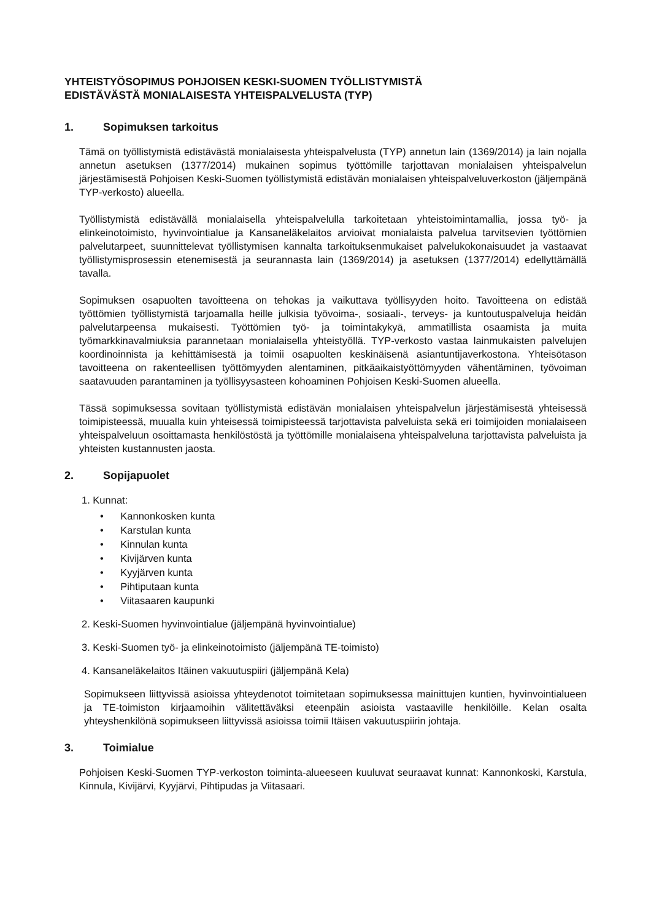YHTEISTYÖSOPIMUS POHJOISEN KESKI-SUOMEN TYÖLLISTYMISTÄ
EDISTÄVÄSTÄ MONIALAISESTA YHTEISPALVELUSTA (TYP)
1. Sopimuksen tarkoitus
Tämä on työllistymistä edistävästä monialaisesta yhteispalvelusta (TYP) annetun lain (1369/2014) ja lain nojalla annetun asetuksen (1377/2014) mukainen sopimus työttömille tarjottavan monialaisen yhteispalvelun järjestämisestä Pohjoisen Keski-Suomen työllistymistä edistävän monialaisen yhteispalveluverkoston (jäljempänä TYP-verkosto) alueella.
Työllistymistä edistävällä monialaisella yhteispalvelulla tarkoitetaan yhteistoimintamallia, jossa työ- ja elinkeinotoimisto, hyvinvointialue ja Kansaneläkelaitos arvioivat monialaista palvelua tarvitsevien työttömien palvelutarpeet, suunnittelevat työllistymisen kannalta tarkoituksenmukaiset palvelukokonaisuudet ja vastaavat työllistymisprosessin etenemisestä ja seurannasta lain (1369/2014) ja asetuksen (1377/2014) edellyttämällä tavalla.
Sopimuksen osapuolten tavoitteena on tehokas ja vaikuttava työllisyyden hoito. Tavoitteena on edistää työttömien työllistymistä tarjoamalla heille julkisia työvoima-, sosiaali-, terveys- ja kuntoutuspalveluja heidän palvelutarpeensa mukaisesti. Työttömien työ- ja toimintakykyä, ammatillista osaamista ja muita työmarkkinavalmiuksia parannetaan monialaisella yhteistyöllä. TYP-verkosto vastaa lainmukaisten palvelujen koordinoinnista ja kehittämisestä ja toimii osapuolten keskinäisenä asiantuntijaverkostona. Yhteisötason tavoitteena on rakenteellisen työttömyyden alentaminen, pitkäaikaistyöttömyyden vähentäminen, työvoiman saatavuuden parantaminen ja työllisyysasteen kohoaminen Pohjoisen Keski-Suomen alueella.
Tässä sopimuksessa sovitaan työllistymistä edistävän monialaisen yhteispalvelun järjestämisestä yhteisessä toimipisteessä, muualla kuin yhteisessä toimipisteessä tarjottavista palveluista sekä eri toimijoiden monialaiseen yhteispalveluun osoittamasta henkilöstöstä ja työttömille monialaisena yhteispalveluna tarjottavista palveluista ja yhteisten kustannusten jaosta.
2. Sopijapuolet
1. Kunnat:
• Kannonkosken kunta
• Karstulan kunta
• Kinnulan kunta
• Kivijärven kunta
• Kyyjärven kunta
• Pihtiputaan kunta
• Viitasaaren kaupunki
2. Keski-Suomen hyvinvointialue (jäljempänä hyvinvointialue)
3. Keski-Suomen työ- ja elinkeinotoimisto (jäljempänä TE-toimisto)
4. Kansaneläkelaitos Itäinen vakuutuspiiri (jäljempänä Kela)
Sopimukseen liittyvissä asioissa yhteydenotot toimitetaan sopimuksessa mainittujen kuntien, hyvinvointialueen ja TE-toimiston kirjaamoihin välitettäväksi eteenpäin asioista vastaaville henkilöille. Kelan osalta yhteyshenkilönä sopimukseen liittyvissä asioissa toimii Itäisen vakuutuspiirin johtaja.
3. Toimialue
Pohjoisen Keski-Suomen TYP-verkoston toiminta-alueeseen kuuluvat seuraavat kunnat: Kannonkoski, Karstula, Kinnula, Kivijärvi, Kyyjärvi, Pihtipudas ja Viitasaari.